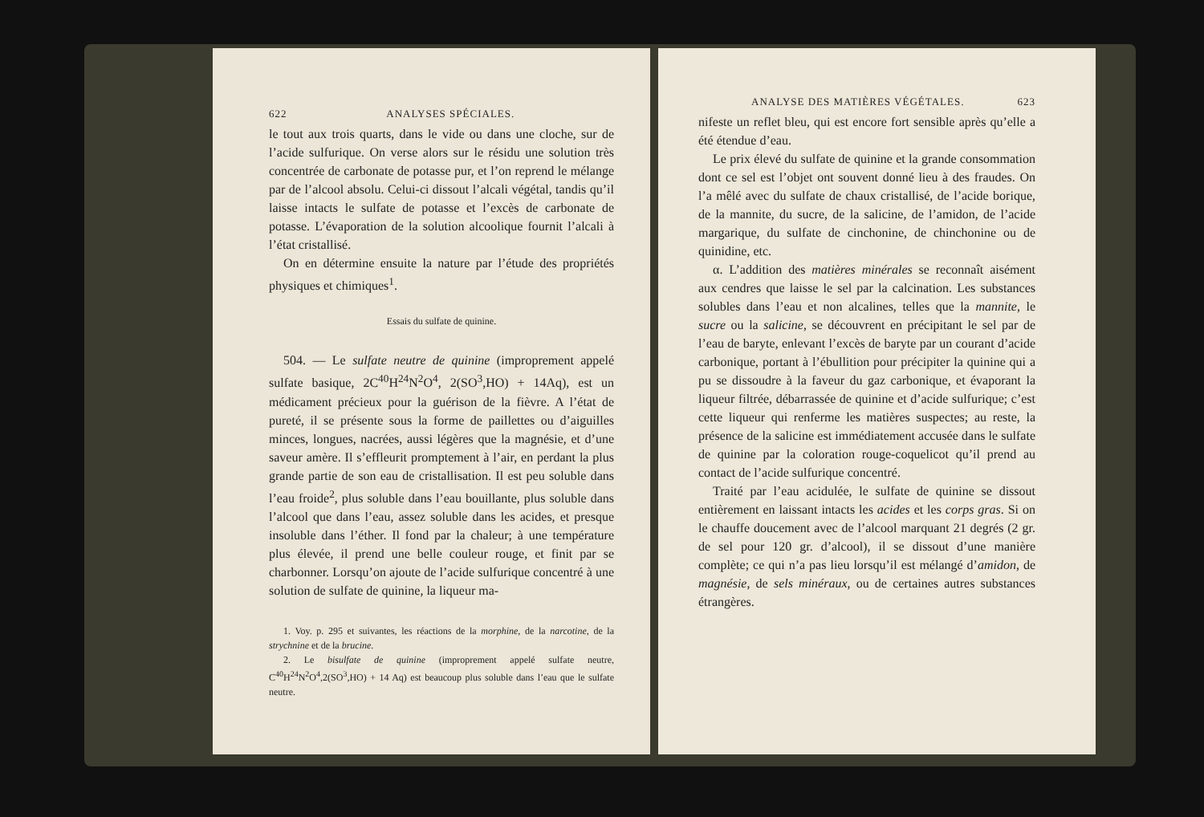622 ANALYSES SPÉCIALES.
le tout aux trois quarts, dans le vide ou dans une cloche, sur de l’acide sulfurique. On verse alors sur le résidu une solution très concentrée de carbonate de potasse pur, et l’on reprend le mélange par de l’alcool absolu. Celui-ci dissout l’alcali végétal, tandis qu’il laisse intacts le sulfate de potasse et l’excès de carbonate de potasse. L’évaporation de la solution alcoolique fournit l’alcali à l’état cristallisé.
On en détermine ensuite la nature par l’étude des propriétés physiques et chimiques<sup>1</sup>.
Essais du sulfate de quinine.
504. — Le sulfate neutre de quinine (improprement appelé sulfate basique, 2C<sup>40</sup>H<sup>24</sup>N<sup>2</sup>O<sup>4</sup>, 2(SO<sup>3</sup>,HO) + 14Aq), est un médicament précieux pour la guérison de la fièvre. A l’état de pureté, il se présente sous la forme de paillettes ou d’aiguilles minces, longues, nacrées, aussi légères que la magnésie, et d’une saveur amère. Il s’effleurit promptement à l’air, en perdant la plus grande partie de son eau de cristallisation. Il est peu soluble dans l’eau froide<sup>2</sup>, plus soluble dans l’eau bouillante, plus soluble dans l’alcool que dans l’eau, assez soluble dans les acides, et presque insoluble dans l’éther. Il fond par la chaleur; à une température plus élevée, il prend une belle couleur rouge, et finit par se charbonner. Lorsqu’on ajoute de l’acide sulfurique concentré à une solution de sulfate de quinine, la liqueur ma-
1. Voy. p. 295 et suivantes, les réactions de la morphine, de la narcotine, de la strychnine et de la brucine.
2. Le bisulfate de quinine (improprement appelé sulfate neutre, C<sup>40</sup>H<sup>24</sup>N<sup>2</sup>O<sup>4</sup>,2(SO<sup>3</sup>,HO) + 14 Aq) est beaucoup plus soluble dans l’eau que le sulfate neutre.
ANALYSE DES MATIÈRES VÉGÉTALES. 623
nifeste un reflet bleu, qui est encore fort sensible après qu’elle a été étendue d’eau.
Le prix élevé du sulfate de quinine et la grande consommation dont ce sel est l’objet ont souvent donné lieu à des fraudes. On l’a mêlé avec du sulfate de chaux cristallisé, de l’acide borique, de la mannite, du sucre, de la salicine, de l’amidon, de l’acide margarique, du sulfate de cinchonine, de chinchonine ou de quinidine, etc.
α. L’addition des matières minérales se reconnaît aisément aux cendres que laisse le sel par la calcination. Les substances solubles dans l’eau et non alcalines, telles que la mannite, le sucre ou la salicine, se découvrent en précipitant le sel par de l’eau de baryte, enlevant l’excès de baryte par un courant d’acide carbonique, portant à l’ébullition pour précipiter la quinine qui a pu se dissoudre à la faveur du gaz carbonique, et évaporant la liqueur filtrée, débarrassée de quinine et d’acide sulfurique; c’est cette liqueur qui renferme les matières suspectes; au reste, la présence de la salicine est immédiatement accusée dans le sulfate de quinine par la coloration rouge-coquelicot qu’il prend au contact de l’acide sulfurique concentré.
Traité par l’eau acidulée, le sulfate de quinine se dissout entièrement en laissant intacts les acides et les corps gras. Si on le chauffe doucement avec de l’alcool marquant 21 degrés (2 gr. de sel pour 120 gr. d’alcool), il se dissout d’une manière complète; ce qui n’a pas lieu lorsqu’il est mélangé d’amidon, de magnésie, de sels minéraux, ou de certaines autres substances étrangères.